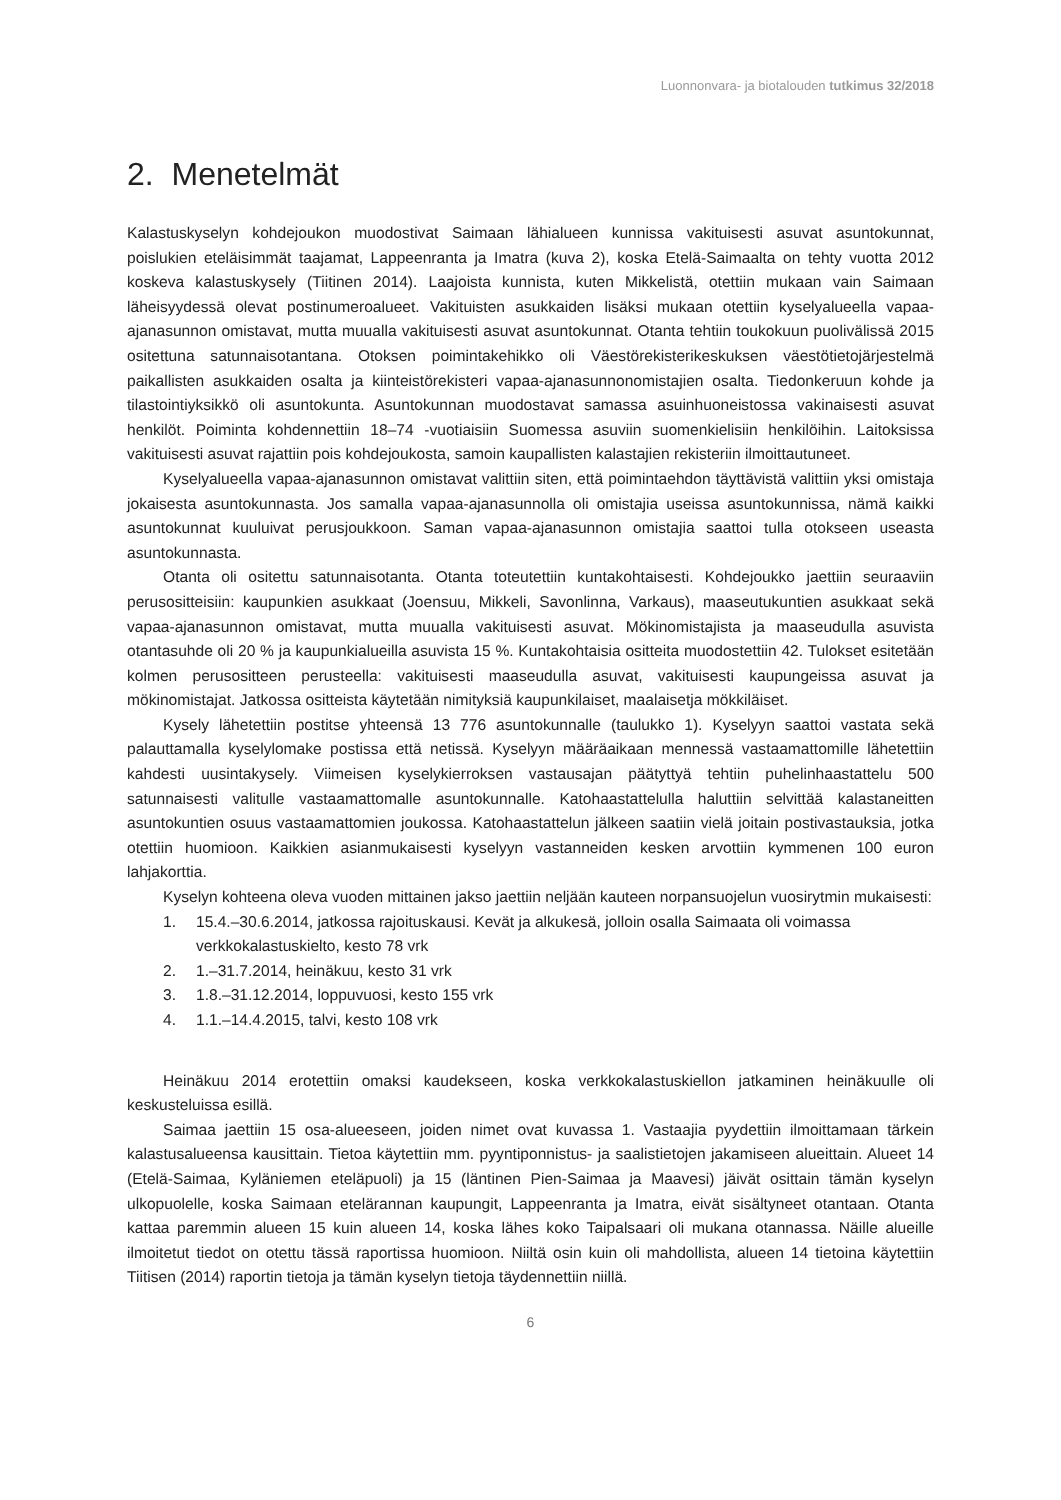Luonnonvara- ja biotalouden tutkimus 32/2018
2. Menetelmät
Kalastuskyselyn kohdejoukon muodostivat Saimaan lähialueen kunnissa vakituisesti asuvat asuntokunnat, poislukien eteläisimmät taajamat, Lappeenranta ja Imatra (kuva 2), koska Etelä-Saimaalta on tehty vuotta 2012 koskeva kalastuskysely (Tiitinen 2014). Laajoista kunnista, kuten Mikkelistä, otettiin mukaan vain Saimaan läheisyydessä olevat postinumeroalueet. Vakituisten asukkaiden lisäksi mukaan otettiin kyselyalueella vapaa-ajanasunnon omistavat, mutta muualla vakituisesti asuvat asuntokunnat. Otanta tehtiin toukokuun puolivälissä 2015 ositettuna satunnaisotantana. Otoksen poimintakehikko oli Väestörekisterikeskuksen väestötietojärjestelmä paikallisten asukkaiden osalta ja kiinteistörekisteri vapaa-ajanasunnonomistajien osalta. Tiedonkeruun kohde ja tilastointiyksikkö oli asuntokunta. Asuntokunnan muodostavat samassa asuinhuoneistossa vakinaisesti asuvat henkilöt. Poiminta kohdennettiin 18–74 -vuotiaisiin Suomessa asuviin suomenkielisiin henkilöihin. Laitoksissa vakituisesti asuvat rajattiin pois kohdejoukosta, samoin kaupallisten kalastajien rekisteriin ilmoittautuneet.
Kyselyalueella vapaa-ajanasunnon omistavat valittiin siten, että poimintaehdon täyttävistä valittiin yksi omistaja jokaisesta asuntokunnasta. Jos samalla vapaa-ajanasunnolla oli omistajia useissa asuntokunnissa, nämä kaikki asuntokunnat kuuluivat perusjoukkoon. Saman vapaa-ajanasunnon omistajia saattoi tulla otokseen useasta asuntokunnasta.
Otanta oli ositettu satunnaisotanta. Otanta toteutettiin kuntakohtaisesti. Kohdejoukko jaettiin seuraaviin perusositteisiin: kaupunkien asukkaat (Joensuu, Mikkeli, Savonlinna, Varkaus), maaseutukuntien asukkaat sekä vapaa-ajanasunnon omistavat, mutta muualla vakituisesti asuvat. Mökinomistajista ja maaseudulla asuvista otantasuhde oli 20 % ja kaupunkialueilla asuvista 15 %. Kuntakohtaisia ositteita muodostettiin 42. Tulokset esitetään kolmen perusositteen perusteella: vakituisesti maaseudulla asuvat, vakituisesti kaupungeissa asuvat ja mökinomistajat. Jatkossa ositteista käytetään nimityksiä kaupunkilaiset, maalaisetja mökkiläiset.
Kysely lähetettiin postitse yhteensä 13 776 asuntokunnalle (taulukko 1). Kyselyyn saattoi vastata sekä palauttamalla kyselylomake postissa että netissä. Kyselyyn määräaikaan mennessä vastaamattomille lähetettiin kahdesti uusintakysely. Viimeisen kyselykierroksen vastausajan päätyttyä tehtiin puhelinhaastattelu 500 satunnaisesti valitulle vastaamattomalle asuntokunnalle. Katohaastattelulla haluttiin selvittää kalastaneitten asuntokuntien osuus vastaamattomien joukossa. Katohaastattelun jälkeen saatiin vielä joitain postivastauksia, jotka otettiin huomioon. Kaikkien asianmukaisesti kyselyyn vastanneiden kesken arvottiin kymmenen 100 euron lahjakorttia.
Kyselyn kohteena oleva vuoden mittainen jakso jaettiin neljään kauteen norpansuojelun vuosirytmin mukaisesti:
1. 15.4.–30.6.2014, jatkossa rajoituskausi. Kevät ja alkukesä, jolloin osalla Saimaata oli voimassa verkkokalastuskielto, kesto 78 vrk
2. 1.–31.7.2014, heinäkuu, kesto 31 vrk
3. 1.8.–31.12.2014, loppuvuosi, kesto 155 vrk
4. 1.1.–14.4.2015, talvi, kesto 108 vrk
Heinäkuu 2014 erotettiin omaksi kaudekseen, koska verkkokalastuskiellon jatkaminen heinäkuulle oli keskusteluissa esillä.
Saimaa jaettiin 15 osa-alueeseen, joiden nimet ovat kuvassa 1. Vastaajia pyydettiin ilmoittamaan tärkein kalastusalueensa kausittain. Tietoa käytettiin mm. pyyntiponnistus- ja saalistietojen jakamiseen alueittain. Alueet 14 (Etelä-Saimaa, Kyläniemen eteläpuoli) ja 15 (läntinen Pien-Saimaa ja Maavesi) jäivät osittain tämän kyselyn ulkopuolelle, koska Saimaan etelärannan kaupungit, Lappeenranta ja Imatra, eivät sisältyneet otantaan. Otanta kattaa paremmin alueen 15 kuin alueen 14, koska lähes koko Taipalsaari oli mukana otannassa. Näille alueille ilmoitetut tiedot on otettu tässä raportissa huomioon. Niiltä osin kuin oli mahdollista, alueen 14 tietoina käytettiin Tiitisen (2014) raportin tietoja ja tämän kyselyn tietoja täydennettiin niillä.
6